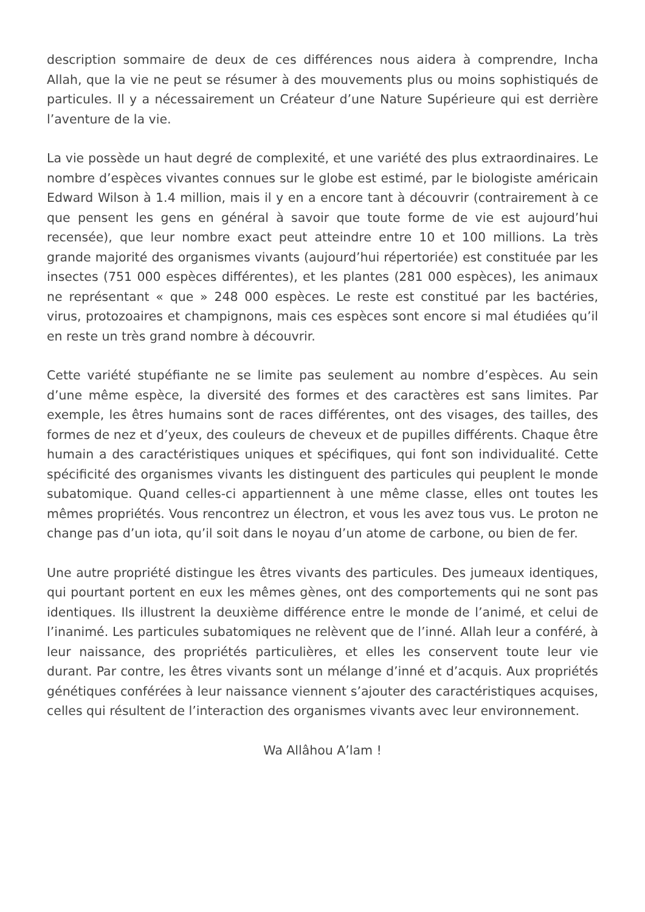description sommaire de deux de ces différences nous aidera à comprendre, Incha Allah, que la vie ne peut se résumer à des mouvements plus ou moins sophistiqués de particules. Il y a nécessairement un Créateur d’une Nature Supérieure qui est derrière l’aventure de la vie.
La vie possède un haut degré de complexité, et une variété des plus extraordinaires. Le nombre d’espèces vivantes connues sur le globe est estimé, par le biologiste américain Edward Wilson à 1.4 million, mais il y en a encore tant à découvrir (contrairement à ce que pensent les gens en général à savoir que toute forme de vie est aujourd’hui recensée), que leur nombre exact peut atteindre entre 10 et 100 millions. La très grande majorité des organismes vivants (aujourd’hui répertoriée) est constituée par les insectes (751 000 espèces différentes), et les plantes (281 000 espèces), les animaux ne représentant « que » 248 000 espèces. Le reste est constitué par les bactéries, virus, protozoaires et champignons, mais ces espèces sont encore si mal étudiées qu’il en reste un très grand nombre à découvrir.
Cette variété stupéfiante ne se limite pas seulement au nombre d’espèces. Au sein d’une même espèce, la diversité des formes et des caractères est sans limites. Par exemple, les êtres humains sont de races différentes, ont des visages, des tailles, des formes de nez et d’yeux, des couleurs de cheveux et de pupilles différents. Chaque être humain a des caractéristiques uniques et spécifiques, qui font son individualité. Cette spécificité des organismes vivants les distinguent des particules qui peuplent le monde subatomique. Quand celles-ci appartiennent à une même classe, elles ont toutes les mêmes propriétés. Vous rencontrez un électron, et vous les avez tous vus. Le proton ne change pas d’un iota, qu’il soit dans le noyau d’un atome de carbone, ou bien de fer.
Une autre propriété distingue les êtres vivants des particules. Des jumeaux identiques, qui pourtant portent en eux les mêmes gènes, ont des comportements qui ne sont pas identiques. Ils illustrent la deuxième différence entre le monde de l’animé, et celui de l’inanimé. Les particules subatomiques ne relèvent que de l’inné. Allah leur a conféré, à leur naissance, des propriétés particulières, et elles les conservent toute leur vie durant. Par contre, les êtres vivants sont un mélange d’inné et d’acquis. Aux propriétés génétiques conférées à leur naissance viennent s’ajouter des caractéristiques acquises, celles qui résultent de l’interaction des organismes vivants avec leur environnement.
Wa Allâhou A’lam !